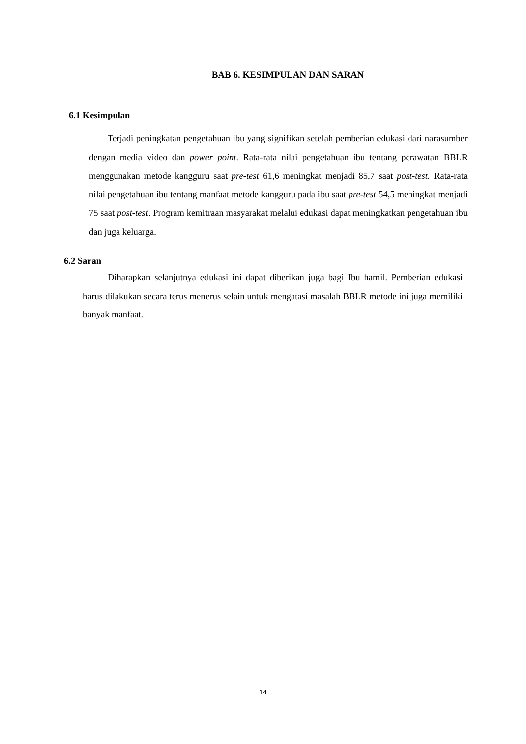BAB 6. KESIMPULAN DAN SARAN
6.1 Kesimpulan
Terjadi peningkatan pengetahuan ibu yang signifikan setelah pemberian edukasi dari narasumber dengan media video dan power point. Rata-rata nilai pengetahuan ibu tentang perawatan BBLR menggunakan metode kangguru saat pre-test 61,6 meningkat menjadi 85,7 saat post-test. Rata-rata nilai pengetahuan ibu tentang manfaat metode kangguru pada ibu saat pre-test 54,5 meningkat menjadi 75 saat post-test. Program kemitraan masyarakat melalui edukasi dapat meningkatkan pengetahuan ibu dan juga keluarga.
6.2 Saran
Diharapkan selanjutnya edukasi ini dapat diberikan juga bagi Ibu hamil. Pemberian edukasi harus dilakukan secara terus menerus selain untuk mengatasi masalah BBLR metode ini juga memiliki banyak manfaat.
14